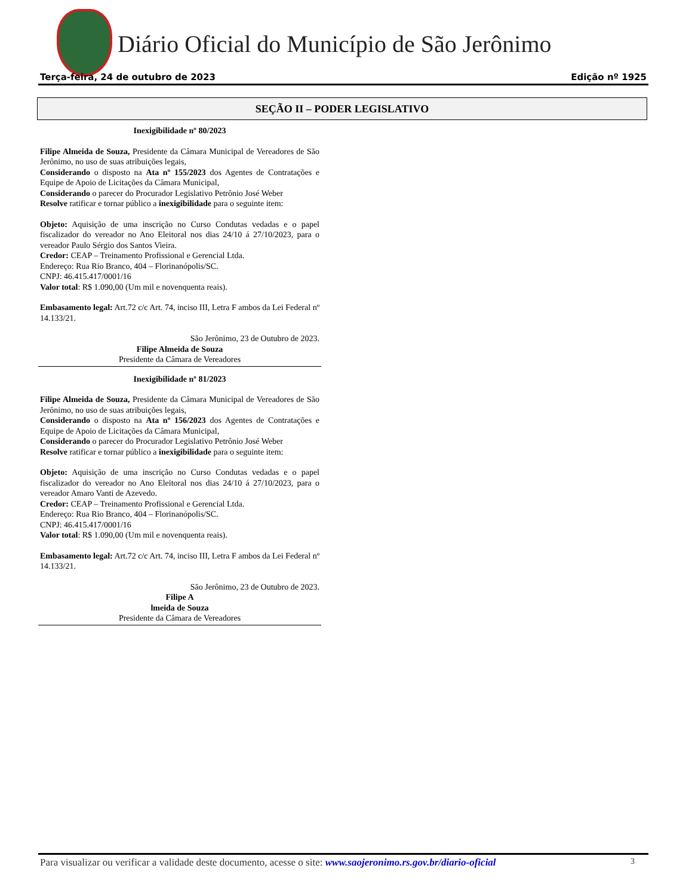Diário Oficial do Município de São Jerônimo
Terça-feira, 24 de outubro de 2023 Edição nº 1925
SEÇÃO II – PODER LEGISLATIVO
Inexigibilidade nº 80/2023
Filipe Almeida de Souza, Presidente da Câmara Municipal de Vereadores de São Jerônimo, no uso de suas atribuições legais,
Considerando o disposto na Ata nº 155/2023 dos Agentes de Contratações e Equipe de Apoio de Licitações da Câmara Municipal,
Considerando o parecer do Procurador Legislativo Petrônio José Weber
Resolve ratificar e tornar público a inexigibilidade para o seguinte item:
Objeto: Aquisição de uma inscrição no Curso Condutas vedadas e o papel fiscalizador do vereador no Ano Eleitoral nos dias 24/10 á 27/10/2023, para o vereador Paulo Sérgio dos Santos Vieira.
Credor: CEAP – Treinamento Profissional e Gerencial Ltda.
Endereço: Rua Rio Branco, 404 – Florinanópolis/SC.
CNPJ: 46.415.417/0001/16
Valor total: R$ 1.090,00 (Um mil e novenquenta reais).
Embasamento legal: Art.72 c/c Art. 74, inciso III, Letra F ambos da Lei Federal nº 14.133/21.
São Jerônimo, 23 de Outubro de 2023.
Filipe Almeida de Souza
Presidente da Câmara de Vereadores
Inexigibilidade nº 81/2023
Filipe Almeida de Souza, Presidente da Câmara Municipal de Vereadores de São Jerônimo, no uso de suas atribuições legais,
Considerando o disposto na Ata nº 156/2023 dos Agentes de Contratações e Equipe de Apoio de Licitações da Câmara Municipal,
Considerando o parecer do Procurador Legislativo Petrônio José Weber
Resolve ratificar e tornar público a inexigibilidade para o seguinte item:
Objeto: Aquisição de uma inscrição no Curso Condutas vedadas e o papel fiscalizador do vereador no Ano Eleitoral nos dias 24/10 á 27/10/2023, para o vereador Amaro Vanti de Azevedo.
Credor: CEAP – Treinamento Profissional e Gerencial Ltda.
Endereço: Rua Rio Branco, 404 – Florinanópolis/SC.
CNPJ: 46.415.417/0001/16
Valor total: R$ 1.090,00 (Um mil e novenquenta reais).
Embasamento legal: Art.72 c/c Art. 74, inciso III, Letra F ambos da Lei Federal nº 14.133/21.
São Jerônimo, 23 de Outubro de 2023.
Filipe A
lmeida de Souza
Presidente da Câmara de Vereadores
Para visualizar ou verificar a validade deste documento, acesse o site: www.saojeronimo.rs.gov.br/diario-oficial 3